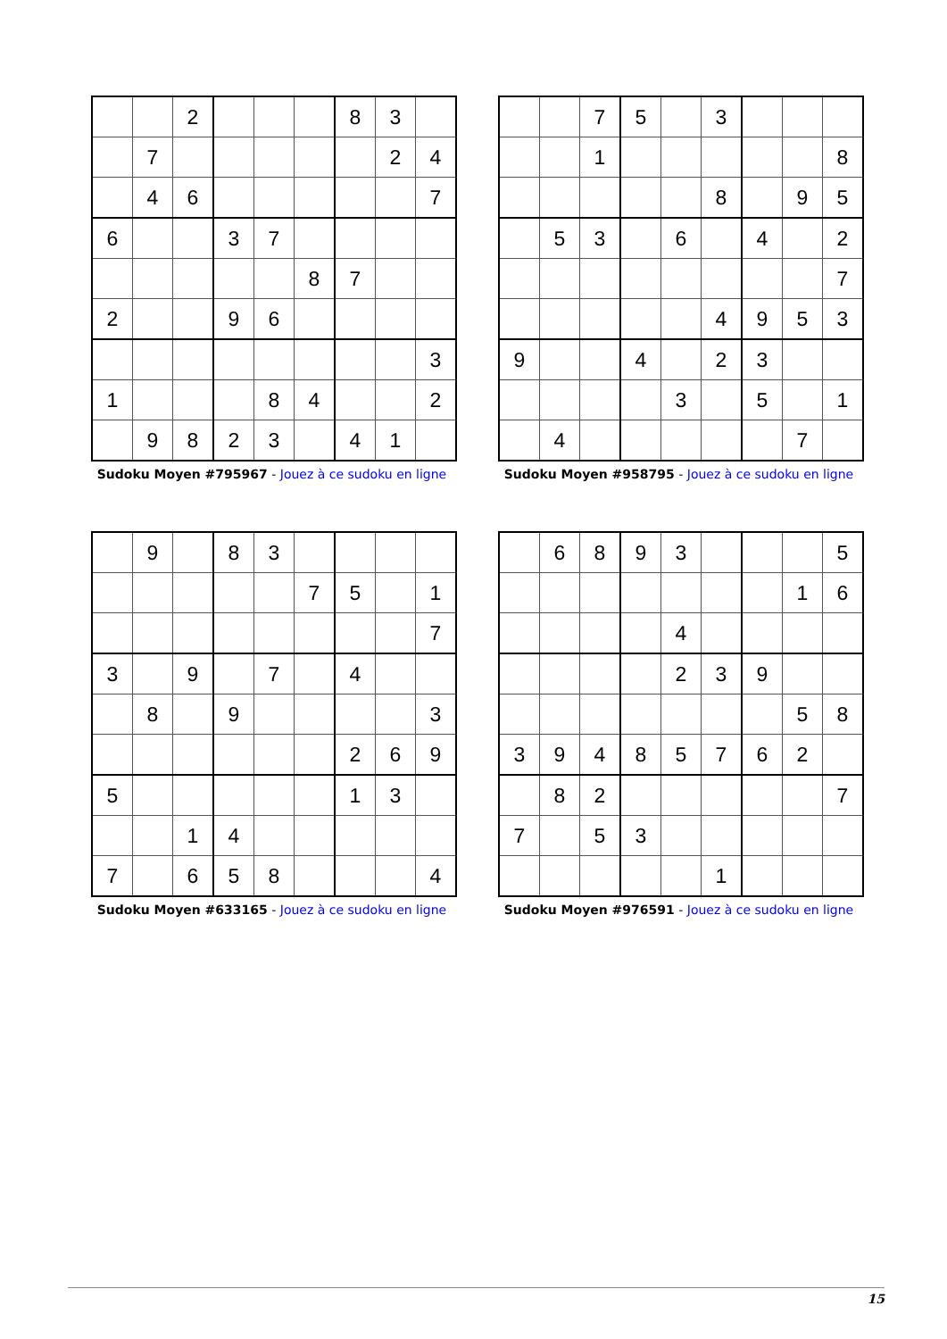| | | 2 | | | | 8 | 3 | |
| | 7 | | | | | | 2 | 4 |
| | 4 | 6 | | | | | | 7 |
| 6 | | | 3 | 7 | | | | |
| | | | | | 8 | 7 | | |
| 2 | | | 9 | 6 | | | | |
| | | | | | | | | 3 |
| 1 | | | | 8 | 4 | | | 2 |
| | 9 | 8 | 2 | 3 | | 4 | 1 | |
Sudoku Moyen #795967 - Jouez à ce sudoku en ligne
| | | 7 | 5 | | 3 | | | |
| | | 1 | | | | | | 8 |
| | | | | | 8 | | 9 | 5 |
| | 5 | 3 | | 6 | | 4 | | 2 |
| | | | | | | | | 7 |
| | | | | | 4 | 9 | 5 | 3 |
| 9 | | | 4 | | 2 | 3 | | |
| | | | | 3 | | 5 | | 1 |
| | 4 | | | | | | 7 | |
Sudoku Moyen #958795 - Jouez à ce sudoku en ligne
| | 9 | | 8 | 3 | | | | |
| | | | | | 7 | 5 | | 1 |
| | | | | | | | | 7 |
| 3 | | 9 | | 7 | | 4 | | |
| | 8 | | 9 | | | | | 3 |
| | | | | | | 2 | 6 | 9 |
| 5 | | | | | | 1 | 3 | |
| | | 1 | 4 | | | | | |
| 7 | | 6 | 5 | 8 | | | | 4 |
Sudoku Moyen #633165 - Jouez à ce sudoku en ligne
| | 6 | 8 | 9 | 3 | | | | 5 |
| | | | | | | | 1 | 6 |
| | | | | 4 | | | | |
| | | | | 2 | 3 | 9 | | |
| | | | | | | | 5 | 8 |
| 3 | 9 | 4 | 8 | 5 | 7 | 6 | 2 | |
| | 8 | 2 | | | | | | 7 |
| 7 | | 5 | 3 | | | | | |
| | | | | | 1 | | | |
Sudoku Moyen #976591 - Jouez à ce sudoku en ligne
15